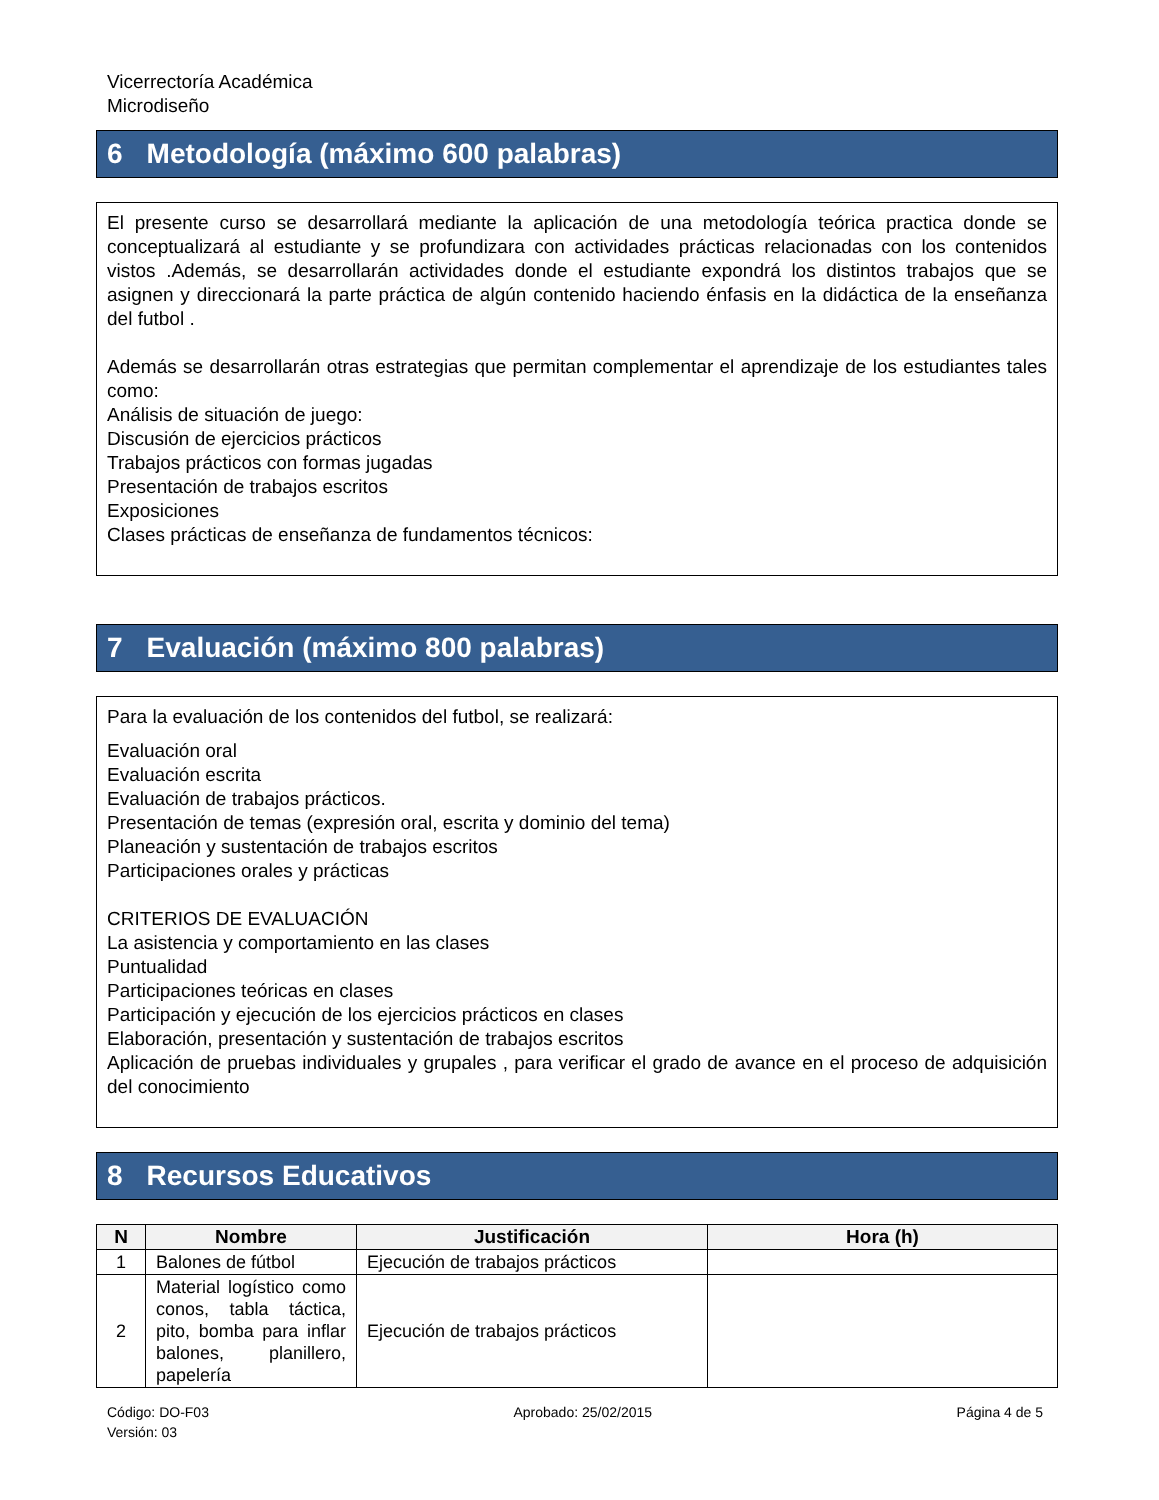Vicerrectoría Académica
Microdiseño
6 Metodología (máximo 600 palabras)
El presente curso se desarrollará mediante la aplicación de una metodología teórica practica donde se conceptualizará al estudiante y se profundizara con actividades prácticas relacionadas con los contenidos vistos .Además, se desarrollarán actividades donde el estudiante expondrá los distintos trabajos que se asignen y direccionará la parte práctica de algún contenido haciendo énfasis en la didáctica de la enseñanza del futbol .
Además se desarrollarán otras estrategias que permitan complementar el aprendizaje de los estudiantes tales como:
Análisis de situación de juego:
Discusión de ejercicios prácticos
Trabajos prácticos con formas jugadas
Presentación de trabajos escritos
Exposiciones
Clases prácticas de enseñanza de fundamentos técnicos:
7 Evaluación (máximo 800 palabras)
Para la evaluación de los contenidos del futbol, se realizará:
Evaluación oral
Evaluación escrita
Evaluación de trabajos prácticos.
Presentación de temas (expresión oral, escrita y dominio del tema)
Planeación y sustentación de trabajos escritos
Participaciones orales y prácticas
CRITERIOS DE EVALUACIÓN
La asistencia y comportamiento en las clases
Puntualidad
Participaciones teóricas en clases
Participación y ejecución de los ejercicios prácticos en clases
Elaboración, presentación y sustentación de trabajos escritos
Aplicación de pruebas individuales y grupales , para verificar el grado de avance en el proceso de adquisición del conocimiento
8 Recursos Educativos
| N | Nombre | Justificación | Hora (h) |
| --- | --- | --- | --- |
| 1 | Balones de fútbol | Ejecución de trabajos prácticos | |
| 2 | Material logístico como conos, tabla táctica, pito, bomba para inflar balones, planillero, papelería | Ejecución de trabajos prácticos | |
Código: DO-F03
Versión: 03
Aprobado: 25/02/2015 Página 4 de 5